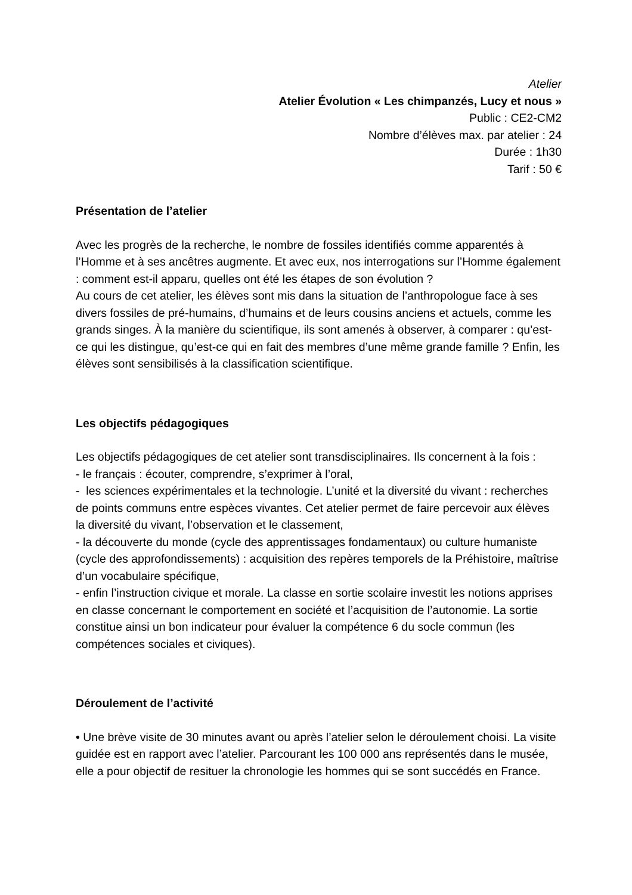Atelier
Atelier Évolution « Les chimpanzés, Lucy et nous »
Public : CE2-CM2
Nombre d’élèves max. par atelier : 24
Durée : 1h30
Tarif : 50 €
Présentation de l’atelier
Avec les progrès de la recherche, le nombre de fossiles identifiés comme apparentés à l’Homme et à ses ancêtres augmente. Et avec eux, nos interrogations sur l’Homme également : comment est-il apparu, quelles ont été les étapes de son évolution ?
Au cours de cet atelier, les élèves sont mis dans la situation de l’anthropologue face à ses divers fossiles de pré-humains, d’humains et de leurs cousins anciens et actuels, comme les grands singes. À la manière du scientifique, ils sont amenés à observer, à comparer : qu’est-ce qui les distingue, qu’est-ce qui en fait des membres d’une même grande famille ? Enfin, les élèves sont sensibilisés à la classification scientifique.
Les objectifs pédagogiques
Les objectifs pédagogiques de cet atelier sont transdisciplinaires. Ils concernent à la fois :
- le français : écouter, comprendre, s’exprimer à l’oral,
- les sciences expérimentales et la technologie. L’unité et la diversité du vivant : recherches de points communs entre espèces vivantes. Cet atelier permet de faire percevoir aux élèves la diversité du vivant, l’observation et le classement,
- la découverte du monde (cycle des apprentissages fondamentaux) ou culture humaniste (cycle des approfondissements) : acquisition des repères temporels de la Préhistoire, maîtrise d’un vocabulaire spécifique,
- enfin l’instruction civique et morale. La classe en sortie scolaire investit les notions apprises en classe concernant le comportement en société et l’acquisition de l’autonomie. La sortie constitue ainsi un bon indicateur pour évaluer la compétence 6 du socle commun (les compétences sociales et civiques).
Déroulement de l’activité
• Une brève visite de 30 minutes avant ou après l’atelier selon le déroulement choisi. La visite guidée est en rapport avec l’atelier. Parcourant les 100 000 ans représentés dans le musée, elle a pour objectif de resituer la chronologie les hommes qui se sont succédés en France.